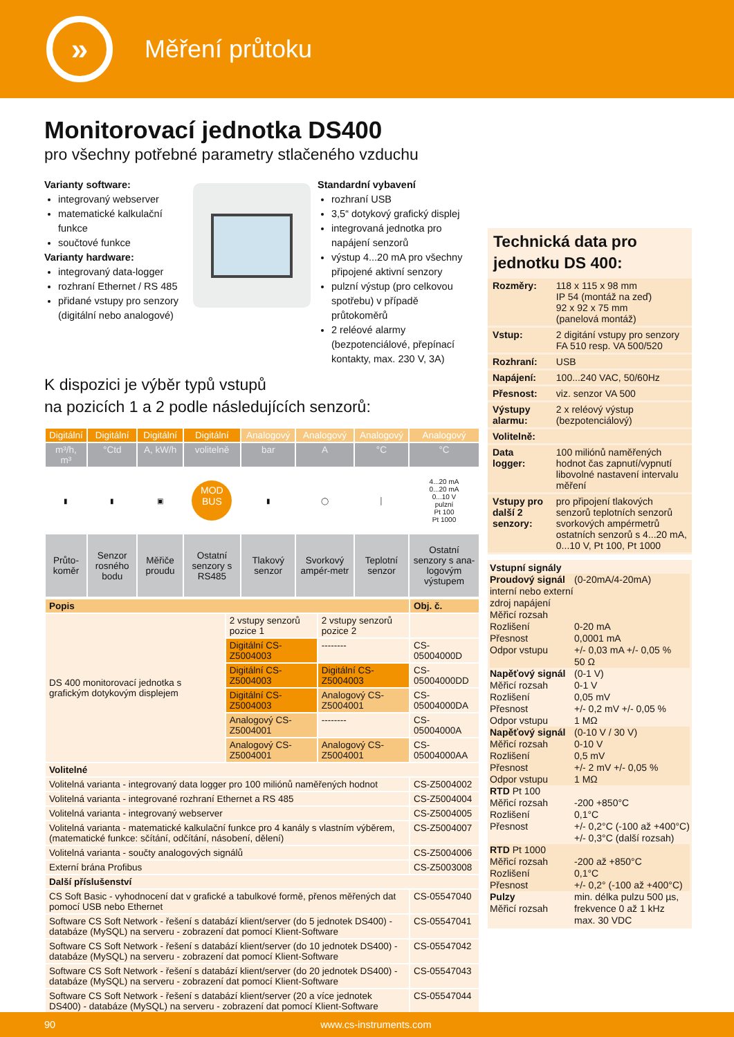»
Měření průtoku
Monitorovací jednotka DS400
pro všechny potřebné parametry stlačeného vzduchu
Varianty software:
integrovaný webserver
matematické kalkulační funkce
součtové funkce
Varianty hardware:
integrovaný data-logger
rozhraní Ethernet / RS 485
přidané vstupy pro senzory (digitální nebo analogové)
Standardní vybavení
rozhraní USB
3,5“ dotykový grafický displej
integrovaná jednotka pro napájení senzorů
výstup 4...20 mA pro všechny připojené aktivní senzory
pulzní výstup (pro celkovou spotřebu) v případě průtokoměrů
2 reléové alarmy (bezpotenciálové, přepínací kontakty, max. 230 V, 3A)
K dispozici je výběr typů vstupů
na pozicích 1 a 2 podle následujících senzorů:
| Digitální | Digitální | Digitální | Digitální | Analogový | Analogový | Analogový | Analogový |
| m³/h, m³ | °Ctd | A, kW/h | volitelně | bar | A | °C | °C |
| ▮ | ▮ | ▣ | MOD BUS | ▮ | ◯ | │ | 4...20 mA 0...20 mA 0...10 V pulzní Pt 100 Pt 1000 |
| Průto- koměr | Senzor rosného bodu | Měřiče proudu | Ostatní senzory s RS485 | Tlakový senzor | Svorkový ampér-metr | Teplotní senzor | Ostatní senzory s ana-logovým výstupem |
| Popis | | | Obj. č. |
| --- | --- | --- | --- |
| DS 400 monitorovací jednotka s grafickým dotykovým displejem | 2 vstupy senzorů pozice 1 | 2 vstupy senzorů pozice 2 | |
| | Digitální CS-Z5004003 | -------- | CS-05004000D |
| | Digitální CS-Z5004003 | Digitální CS-Z5004003 | CS-05004000DD |
| | Digitální CS-Z5004003 | Analogový CS-Z5004001 | CS-05004000DA |
| | Analogový CS-Z5004001 | -------- | CS-05004000A |
| | Analogový CS-Z5004001 | Analogový CS-Z5004001 | CS-05004000AA |
| Volitelné | | | |
| Volitelná varianta - integrovaný data logger pro 100 miliónů naměřených hodnot | | | CS-Z5004002 |
| Volitelná varianta - integrované rozhraní Ethernet a RS 485 | | | CS-Z5004004 |
| Volitelná varianta - integrovaný webserver | | | CS-Z5004005 |
| Volitelná varianta - matematické kalkulační funkce pro 4 kanály s vlastním výběrem, (matematické funkce: sčítání, odčítání, násobení, dělení) | | | CS-Z5004007 |
| Volitelná varianta - součty analogových signálů | | | CS-Z5004006 |
| Externí brána Profibus | | | CS-Z5003008 |
| Další příslušenství | | | |
| CS Soft Basic - vyhodnocení dat v grafické a tabulkové formě, přenos měřených dat pomocí USB nebo Ethernet | | | CS-05547040 |
| Software CS Soft Network - řešení s databází klient/server (do 5 jednotek DS400) - databáze (MySQL) na serveru - zobrazení dat pomocí Klient-Software | | | CS-05547041 |
| Software CS Soft Network - řešení s databází klient/server (do 10 jednotek DS400) - databáze (MySQL) na serveru - zobrazení dat pomocí Klient-Software | | | CS-05547042 |
| Software CS Soft Network - řešení s databází klient/server (do 20 jednotek DS400) - databáze (MySQL) na serveru - zobrazení dat pomocí Klient-Software | | | CS-05547043 |
| Software CS Soft Network - řešení s databází klient/server (20 a více jednotek DS400) - databáze (MySQL) na serveru - zobrazení dat pomocí Klient-Software | | | CS-05547044 |
Technická data pro jednotku DS 400:
| Rozměry: | 118 x 115 x 98 mm IP 54 (montáž na zeď) 92 x 92 x 75 mm (panelová montáž) |
| Vstup: | 2 digitání vstupy pro senzory FA 510 resp. VA 500/520 |
| Rozhraní: | USB |
| Napájení: | 100...240 VAC, 50/60Hz |
| Přesnost: | viz. senzor VA 500 |
| Výstupy alarmu: | 2 x reléový výstup (bezpotenciálový) |
| Volitelně: | |
| Data logger: | 100 miliónů naměřených hodnot čas zapnutí/vypnutí libovolné nastavení intervalu měření |
| Vstupy pro další 2 senzory: | pro připojení tlakových senzorů teplotních senzorů svorkových ampérmetrů ostatních senzorů s 4...20 mA, 0...10 V, Pt 100, Pt 1000 |
Vstupní signály
Proudový signál
interní nebo externí zdroj napájení
Měřicí rozsah
Rozlišení
Přesnost
Odpor vstupu (0-20mA/4-20mA)
0-20 mA
0,0001 mA
+/- 0,03 mA +/- 0,05 %
50 Ω
Napěťový signál
Měřicí rozsah
Rozlišení
Přesnost
Odpor vstupu (0-1 V)
0-1 V
0,05 mV
+/- 0,2 mV +/- 0,05 %
1 MΩ
Napěťový signál
Měřicí rozsah
Rozlišení
Přesnost
Odpor vstupu (0-10 V / 30 V)
0-10 V
0,5 mV
+/- 2 mV +/- 0,05 %
1 MΩ
RTD Pt 100
Měřicí rozsah
Rozlišení
Přesnost
-200 +850°C
0,1°C
+/- 0,2°C (-100 až +400°C)
+/- 0,3°C (další rozsah)
RTD Pt 1000
Měřicí rozsah
Rozlišení
Přesnost
-200 až +850°C
0,1°C
+/- 0,2° (-100 až +400°C)
Pulzy
Měřicí rozsah min. délka pulzu 500 µs,
frekvence 0 až 1 kHz
max. 30 VDC
90 www.cs-instruments.com